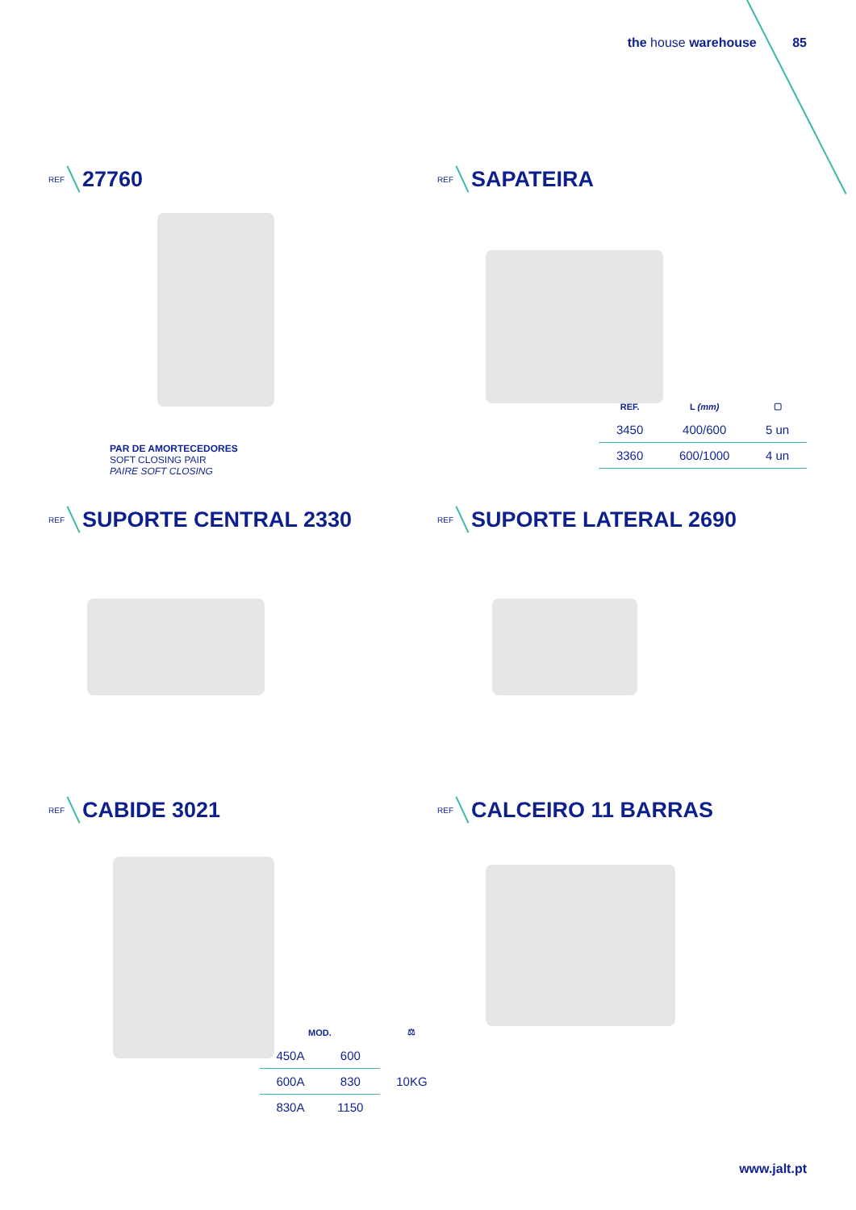the house warehouse 85
REF
27760
PAR DE AMORTECEDORES
SOFT CLOSING PAIR
PAIRE SOFT CLOSING
REF
SAPATEIRA
| REF. | L (mm) | ▢ |
| --- | --- | --- |
| 3450 | 400/600 | 5 un |
| 3360 | 600/1000 | 4 un |
REF
SUPORTE CENTRAL 2330
REF
SUPORTE LATERAL 2690
REF
CABIDE 3021
| MOD. | | ⚖ |
| --- | --- | --- |
| 450A | 600 | 10KG |
| 600A | 830 | |
| 830A | 1150 | |
REF
CALCEIRO 11 BARRAS
www.jalt.pt